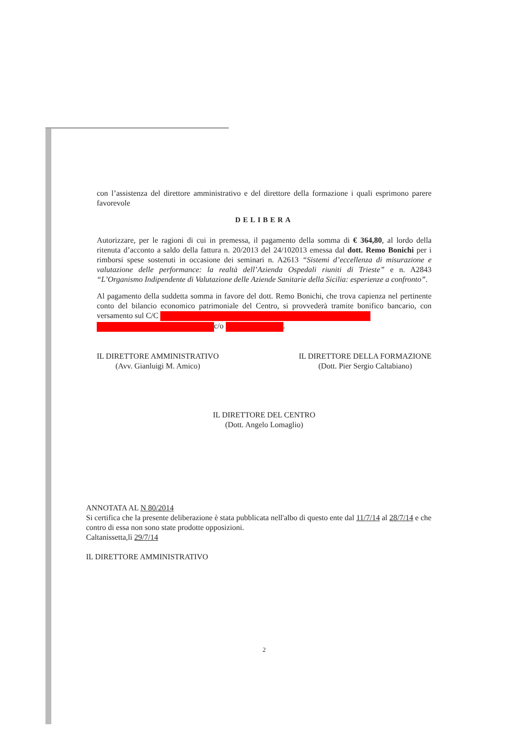con l’assistenza del direttore amministrativo e del direttore della formazione i quali esprimono parere favorevole
DELIBERA
Autorizzare, per le ragioni di cui in premessa, il pagamento della somma di € 364,80, al lordo della ritenuta d’acconto a saldo della fattura n. 20/2013 del 24/102013 emessa dal dott. Remo Bonichi per i rimborsi spese sostenuti in occasione dei seminari n. A2613 “Sistemi d’eccellenza di misurazione e valutazione delle performance: la realtà dell’Azienda Ospedali riuniti di Trieste” e n. A2843 “L’Organismo Indipendente di Valutazione delle Aziende Sanitarie della Sicilia: esperienze a confronto”.
Al pagamento della suddetta somma in favore del dott. Remo Bonichi, che trova capienza nel pertinente conto del bilancio economico patrimoniale del Centro, si provvederà tramite bonifico bancario, con versamento sul C/C
c/o .
IL DIRETTORE AMMINISTRATIVO
(Avv. Gianluigi M. Amico)
IL DIRETTORE DELLA FORMAZIONE
(Dott. Pier Sergio Caltabiano)
IL DIRETTORE DEL CENTRO
(Dott. Angelo Lomaglio)
ANNOTATA AL N 80/2014
Si certifica che la presente deliberazione è stata pubblicata nell'albo di questo ente dal 11/7/14 al 28/7/14 e che contro di essa non sono state prodotte opposizioni.
Caltanissetta,lì 29/7/14
IL DIRETTORE AMMINISTRATIVO
2